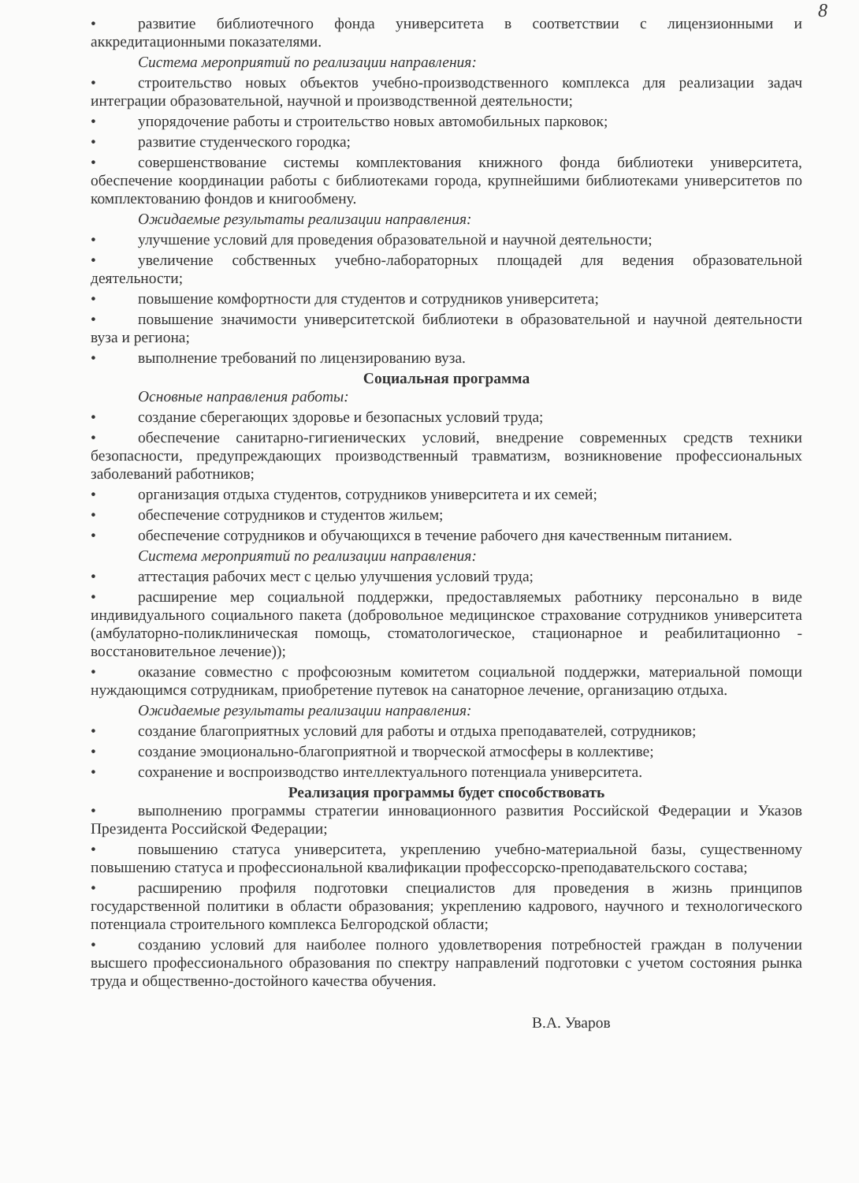8
• развитие библиотечного фонда университета в соответствии с лицензионными и аккредитационными показателями.
Система мероприятий по реализации направления:
• строительство новых объектов учебно-производственного комплекса для реализации задач интеграции образовательной, научной и производственной деятельности;
• упорядочение работы и строительство новых автомобильных парковок;
• развитие студенческого городка;
• совершенствование системы комплектования книжного фонда библиотеки университета, обеспечение координации работы с библиотеками города, крупнейшими библиотеками университетов по комплектованию фондов и книгообмену.
Ожидаемые результаты реализации направления:
• улучшение условий для проведения образовательной и научной деятельности;
• увеличение собственных учебно-лабораторных площадей для ведения образовательной деятельности;
• повышение комфортности для студентов и сотрудников университета;
• повышение значимости университетской библиотеки в образовательной и научной деятельности вуза и региона;
• выполнение требований по лицензированию вуза.
Социальная программа
Основные направления работы:
• создание сберегающих здоровье и безопасных условий труда;
• обеспечение санитарно-гигиенических условий, внедрение современных средств техники безопасности, предупреждающих производственный травматизм, возникновение профессиональных заболеваний работников;
• организация отдыха студентов, сотрудников университета и их семей;
• обеспечение сотрудников и студентов жильем;
• обеспечение сотрудников и обучающихся в течение рабочего дня качественным питанием.
Система мероприятий по реализации направления:
• аттестация рабочих мест с целью улучшения условий труда;
• расширение мер социальной поддержки, предоставляемых работнику персонально в виде индивидуального социального пакета (добровольное медицинское страхование сотрудников университета (амбулаторно-поликлиническая помощь, стоматологическое, стационарное и реабилитационно - восстановительное лечение));
• оказание совместно с профсоюзным комитетом социальной поддержки, материальной помощи нуждающимся сотрудникам, приобретение путевок на санаторное лечение, организацию отдыха.
Ожидаемые результаты реализации направления:
• создание благоприятных условий для работы и отдыха преподавателей, сотрудников;
• создание эмоционально-благоприятной и творческой атмосферы в коллективе;
• сохранение и воспроизводство интеллектуального потенциала университета.
Реализация программы будет способствовать
• выполнению программы стратегии инновационного развития Российской Федерации и Указов Президента Российской Федерации;
• повышению статуса университета, укреплению учебно-материальной базы, существенному повышению статуса и профессиональной квалификации профессорско-преподавательского состава;
• расширению профиля подготовки специалистов для проведения в жизнь принципов государственной политики в области образования; укреплению кадрового, научного и технологического потенциала строительного комплекса Белгородской области;
• созданию условий для наиболее полного удовлетворения потребностей граждан в получении высшего профессионального образования по спектру направлений подготовки с учетом состояния рынка труда и общественно-достойного качества обучения.
В.А. Уваров